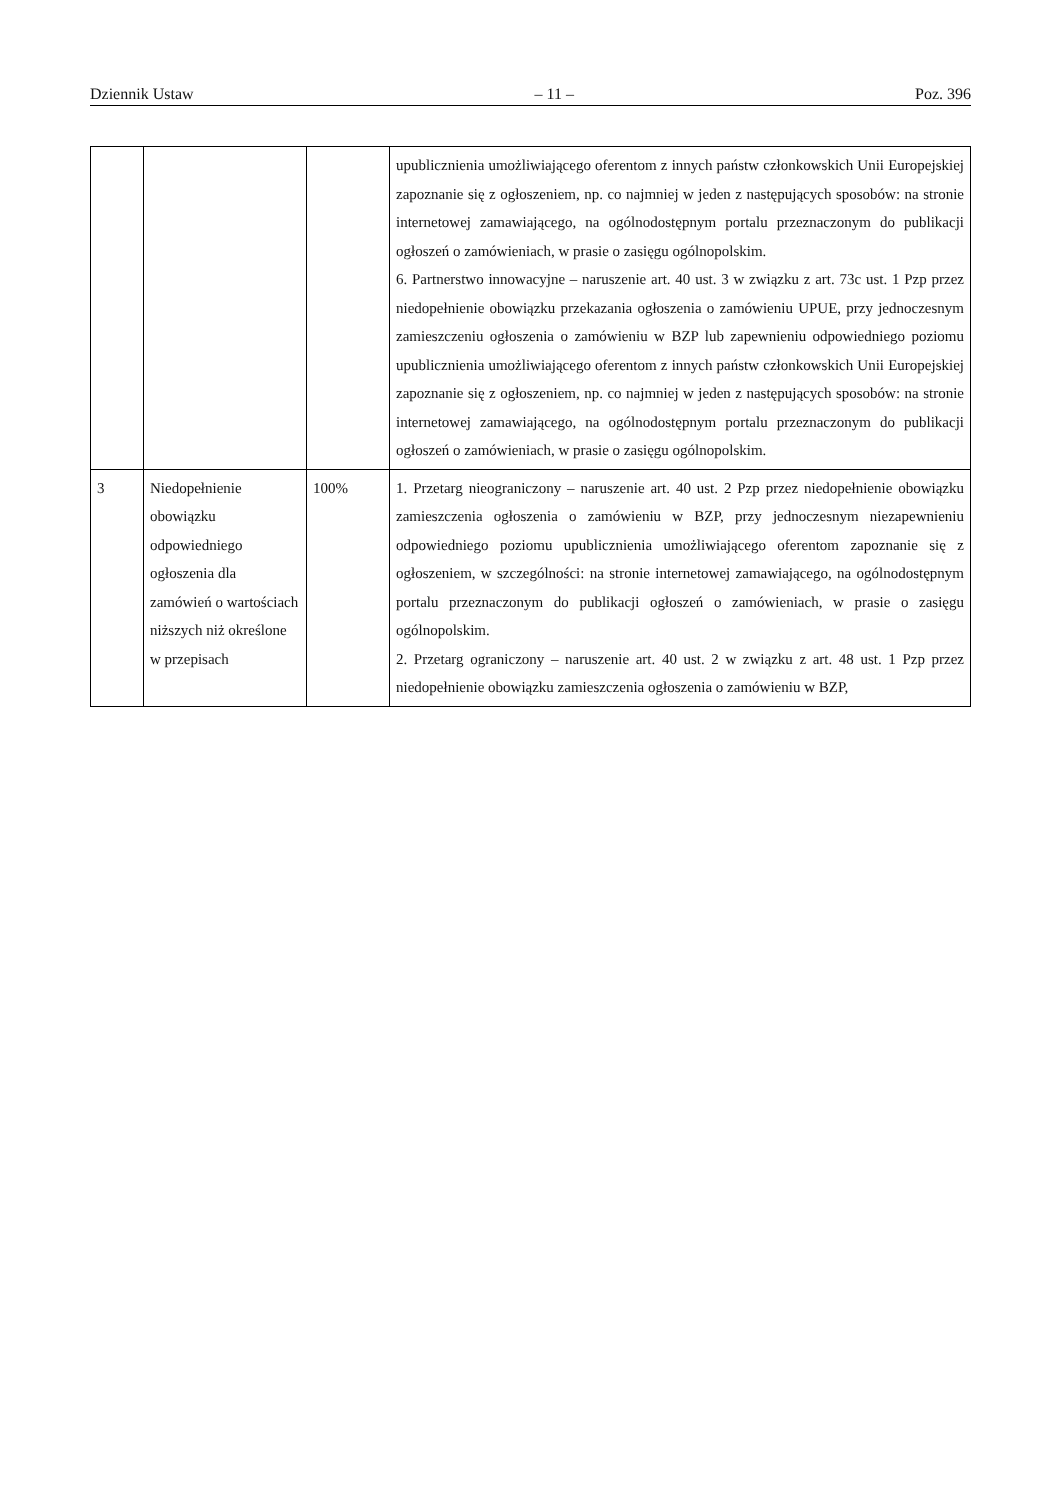Dziennik Ustaw – 11 – Poz. 396
| | | | upublicznienia umożliwiającego oferentom z innych państw członkowskich Unii Europejskiej zapoznanie się z ogłoszeniem, np. co najmniej w jeden z następujących sposobów: na stronie internetowej zamawiającego, na ogólnodostępnym portalu przeznaczonym do publikacji ogłoszeń o zamówieniach, w prasie o zasięgu ogólnopolskim. 6. Partnerstwo innowacyjne – naruszenie art. 40 ust. 3 w związku z art. 73c ust. 1 Pzp przez niedopełnienie obowiązku przekazania ogłoszenia o zamówieniu UPUE, przy jednoczesnym zamieszczeniu ogłoszenia o zamówieniu w BZP lub zapewnieniu odpowiedniego poziomu upublicznienia umożliwiającego oferentom z innych państw członkowskich Unii Europejskiej zapoznanie się z ogłoszeniem, np. co najmniej w jeden z następujących sposobów: na stronie internetowej zamawiającego, na ogólnodostępnym portalu przeznaczonym do publikacji ogłoszeń o zamówieniach, w prasie o zasięgu ogólnopolskim. |
| 3 | Niedopełnienie obowiązku odpowiedniego ogłoszenia dla zamówień o wartościach niższych niż określone w przepisach | 100% | 1. Przetarg nieograniczony – naruszenie art. 40 ust. 2 Pzp przez niedopełnienie obowiązku zamieszczenia ogłoszenia o zamówieniu w BZP, przy jednoczesnym niezapewnieniu odpowiedniego poziomu upublicznienia umożliwiającego oferentom zapoznanie się z ogłoszeniem, w szczególności: na stronie internetowej zamawiającego, na ogólnodostępnym portalu przeznaczonym do publikacji ogłoszeń o zamówieniach, w prasie o zasięgu ogólnopolskim. 2. Przetarg ograniczony – naruszenie art. 40 ust. 2 w związku z art. 48 ust. 1 Pzp przez niedopełnienie obowiązku zamieszczenia ogłoszenia o zamówieniu w BZP, |